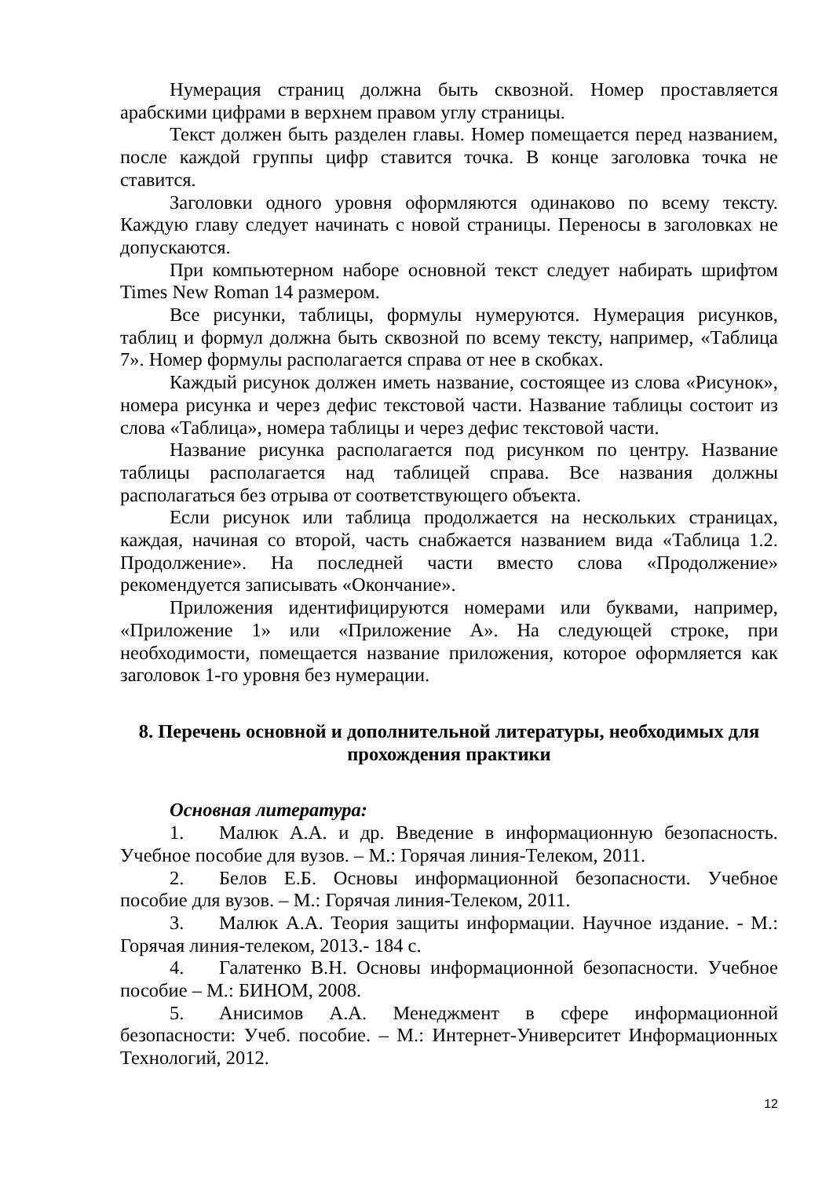Нумерация страниц должна быть сквозной. Номер проставляется арабскими цифрами в верхнем правом углу страницы.
Текст должен быть разделен главы. Номер помещается перед названием, после каждой группы цифр ставится точка. В конце заголовка точка не ставится.
Заголовки одного уровня оформляются одинаково по всему тексту. Каждую главу следует начинать с новой страницы. Переносы в заголовках не допускаются.
При компьютерном наборе основной текст следует набирать шрифтом Times New Roman 14 размером.
Все рисунки, таблицы, формулы нумеруются. Нумерация рисунков, таблиц и формул должна быть сквозной по всему тексту, например, «Таблица 7». Номер формулы располагается справа от нее в скобках.
Каждый рисунок должен иметь название, состоящее из слова «Рисунок», номера рисунка и через дефис текстовой части. Название таблицы состоит из слова «Таблица», номера таблицы и через дефис текстовой части.
Название рисунка располагается под рисунком по центру. Название таблицы располагается над таблицей справа. Все названия должны располагаться без отрыва от соответствующего объекта.
Если рисунок или таблица продолжается на нескольких страницах, каждая, начиная со второй, часть снабжается названием вида «Таблица 1.2. Продолжение». На последней части вместо слова «Продолжение» рекомендуется записывать «Окончание».
Приложения идентифицируются номерами или буквами, например, «Приложение 1» или «Приложение А». На следующей строке, при необходимости, помещается название приложения, которое оформляется как заголовок 1-го уровня без нумерации.
8. Перечень основной и дополнительной литературы, необходимых для прохождения практики
Основная литература:
1. Малюк А.А. и др. Введение в информационную безопасность. Учебное пособие для вузов. – М.: Горячая линия-Телеком, 2011.
2. Белов Е.Б. Основы информационной безопасности. Учебное пособие для вузов. – М.: Горячая линия-Телеком, 2011.
3. Малюк А.А. Теория защиты информации. Научное издание. - М.: Горячая линия-телеком, 2013.- 184 с.
4. Галатенко В.Н. Основы информационной безопасности. Учебное пособие – М.: БИНОМ, 2008.
5. Анисимов А.А. Менеджмент в сфере информационной безопасности: Учеб. пособие. – М.: Интернет-Университет Информационных Технологий, 2012.
12